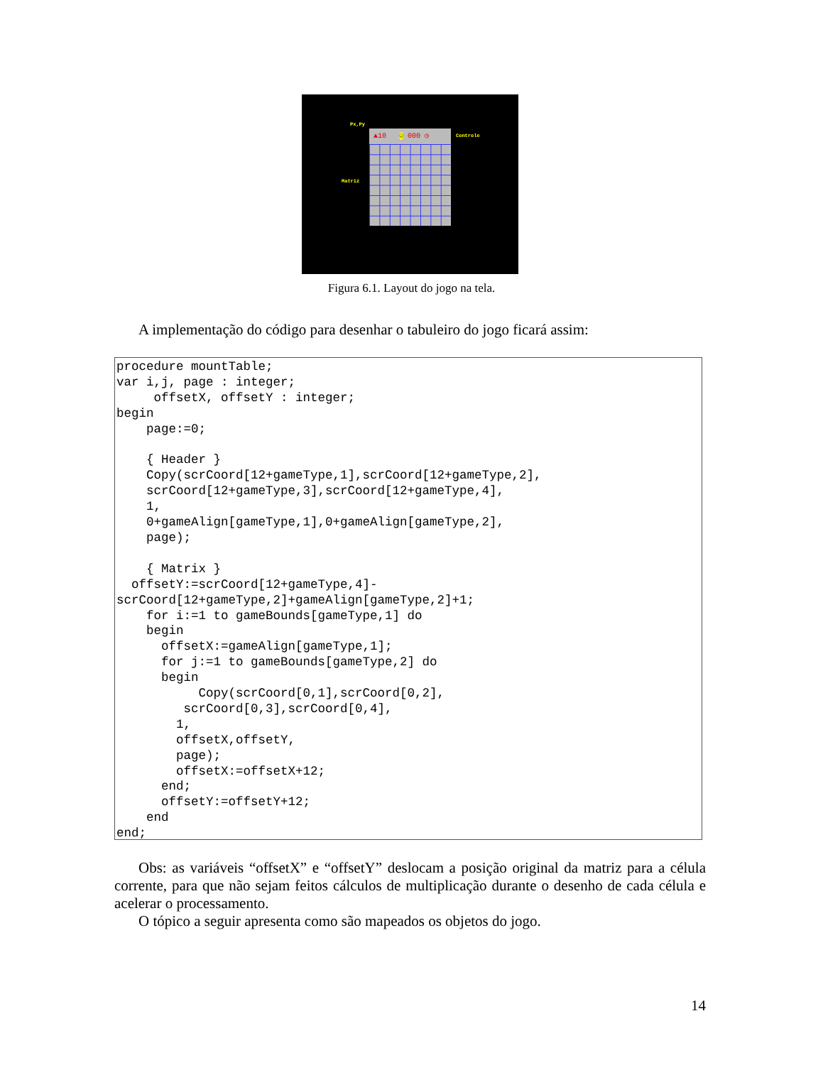Px,Py
▲10 ☺ 000 ◷ Controle
Matriz
Figura 6.1. Layout do jogo na tela.
A implementação do código para desenhar o tabuleiro do jogo ficará assim:
procedure mountTable;
var i,j, page : integer;
     offsetX, offsetY : integer;
begin
    page:=0;

    { Header }
    Copy(scrCoord[12+gameType,1],scrCoord[12+gameType,2],
    scrCoord[12+gameType,3],scrCoord[12+gameType,4],
    1,
    0+gameAlign[gameType,1],0+gameAlign[gameType,2],
    page);

    { Matrix }
  offsetY:=scrCoord[12+gameType,4]-
scrCoord[12+gameType,2]+gameAlign[gameType,2]+1;
    for i:=1 to gameBounds[gameType,1] do
    begin
      offsetX:=gameAlign[gameType,1];
      for j:=1 to gameBounds[gameType,2] do
      begin
           Copy(scrCoord[0,1],scrCoord[0,2],
         scrCoord[0,3],scrCoord[0,4],
        1,
        offsetX,offsetY,
        page);
        offsetX:=offsetX+12;
      end;
      offsetY:=offsetY+12;
    end
end;
Obs: as variáveis “offsetX” e “offsetY” deslocam a posição original da matriz para a célula corrente, para que não sejam feitos cálculos de multiplicação durante o desenho de cada célula e acelerar o processamento.
O tópico a seguir apresenta como são mapeados os objetos do jogo.
14